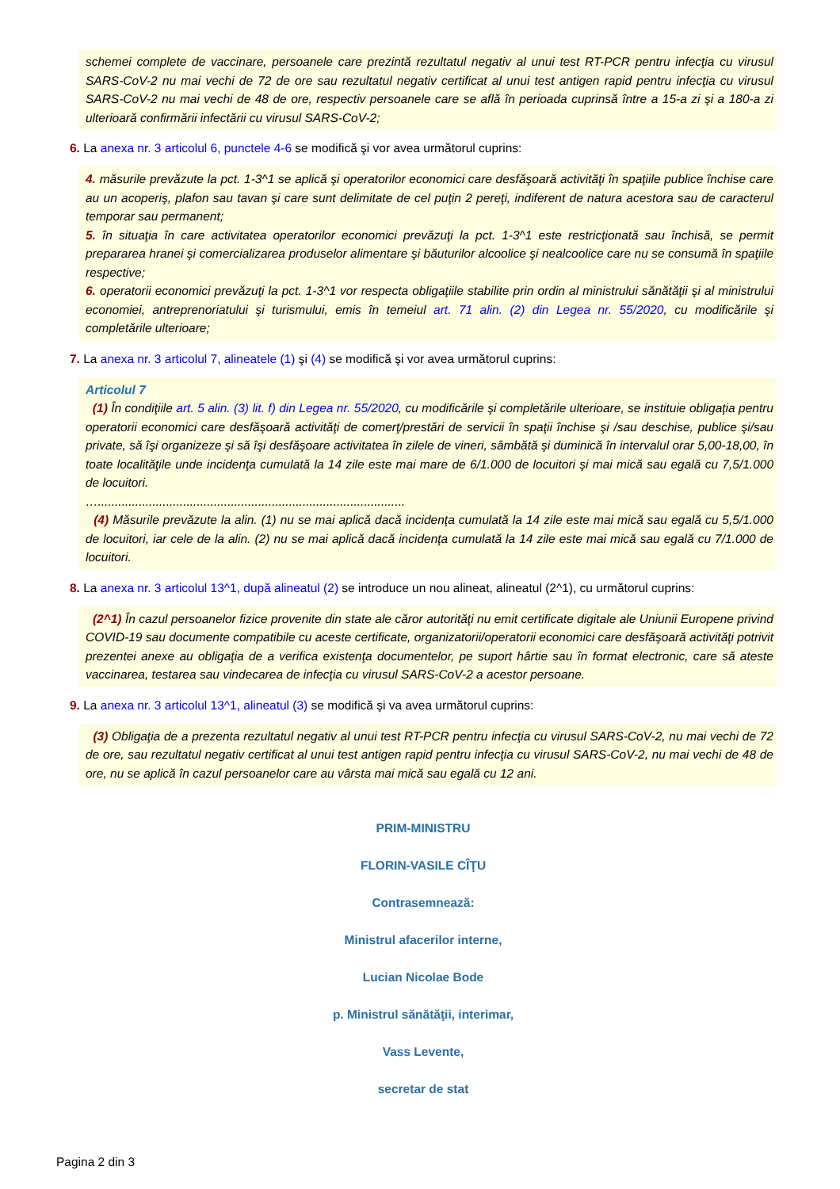schemei complete de vaccinare, persoanele care prezintă rezultatul negativ al unui test RT-PCR pentru infecţia cu virusul SARS-CoV-2 nu mai vechi de 72 de ore sau rezultatul negativ certificat al unui test antigen rapid pentru infecţia cu virusul SARS-CoV-2 nu mai vechi de 48 de ore, respectiv persoanele care se află în perioada cuprinsă între a 15-a zi şi a 180-a zi ulterioară confirmării infectării cu virusul SARS-CoV-2;
6. La anexa nr. 3 articolul 6, punctele 4-6 se modifică şi vor avea următorul cuprins:
4. măsurile prevăzute la pct. 1-3^1 se aplică şi operatorilor economici care desfăşoară activităţi în spaţiile publice închise care au un acoperiş, plafon sau tavan şi care sunt delimitate de cel puţin 2 pereţi, indiferent de natura acestora sau de caracterul temporar sau permanent;
5. în situaţia în care activitatea operatorilor economici prevăzuţi la pct. 1-3^1 este restricţionată sau închisă, se permit prepararea hranei şi comercializarea produselor alimentare şi băuturilor alcoolice şi nealcoolice care nu se consumă în spaţiile respective;
6. operatorii economici prevăzuţi la pct. 1-3^1 vor respecta obligaţiile stabilite prin ordin al ministrului sănătăţii şi al ministrului economiei, antreprenoriatului şi turismului, emis în temeiul art. 71 alin. (2) din Legea nr. 55/2020, cu modificările şi completările ulterioare;
7. La anexa nr. 3 articolul 7, alineatele (1) şi (4) se modifică şi vor avea următorul cuprins:
Articolul 7
(1) În condiţiile art. 5 alin. (3) lit. f) din Legea nr. 55/2020, cu modificările şi completările ulterioare, se instituie obligaţia pentru operatorii economici care desfăşoară activităţi de comerţ/prestări de servicii în spaţii închise şi /sau deschise, publice şi/sau private, să îşi organizeze şi să îşi desfăşoare activitatea în zilele de vineri, sâmbătă şi duminică în intervalul orar 5,00-18,00, în toate localităţile unde incidenţa cumulată la 14 zile este mai mare de 6/1.000 de locuitori şi mai mică sau egală cu 7,5/1.000 de locuitori.
…..........................................................................................
(4) Măsurile prevăzute la alin. (1) nu se mai aplică dacă incidenţa cumulată la 14 zile este mai mică sau egală cu 5,5/1.000 de locuitori, iar cele de la alin. (2) nu se mai aplică dacă incidenţa cumulată la 14 zile este mai mică sau egală cu 7/1.000 de locuitori.
8. La anexa nr. 3 articolul 13^1, după alineatul (2) se introduce un nou alineat, alineatul (2^1), cu următorul cuprins:
(2^1) În cazul persoanelor fizice provenite din state ale căror autorităţi nu emit certificate digitale ale Uniunii Europene privind COVID-19 sau documente compatibile cu aceste certificate, organizatorii/operatorii economici care desfăşoară activităţi potrivit prezentei anexe au obligaţia de a verifica existenţa documentelor, pe suport hârtie sau în format electronic, care să ateste vaccinarea, testarea sau vindecarea de infecţia cu virusul SARS-CoV-2 a acestor persoane.
9. La anexa nr. 3 articolul 13^1, alineatul (3) se modifică şi va avea următorul cuprins:
(3) Obligaţia de a prezenta rezultatul negativ al unui test RT-PCR pentru infecţia cu virusul SARS-CoV-2, nu mai vechi de 72 de ore, sau rezultatul negativ certificat al unui test antigen rapid pentru infecţia cu virusul SARS-CoV-2, nu mai vechi de 48 de ore, nu se aplică în cazul persoanelor care au vârsta mai mică sau egală cu 12 ani.
PRIM-MINISTRU
FLORIN-VASILE CÎŢU
Contrasemnează:
Ministrul afacerilor interne,
Lucian Nicolae Bode
p. Ministrul sănătăţii, interimar,
Vass Levente,
secretar de stat
Pagina 2 din 3